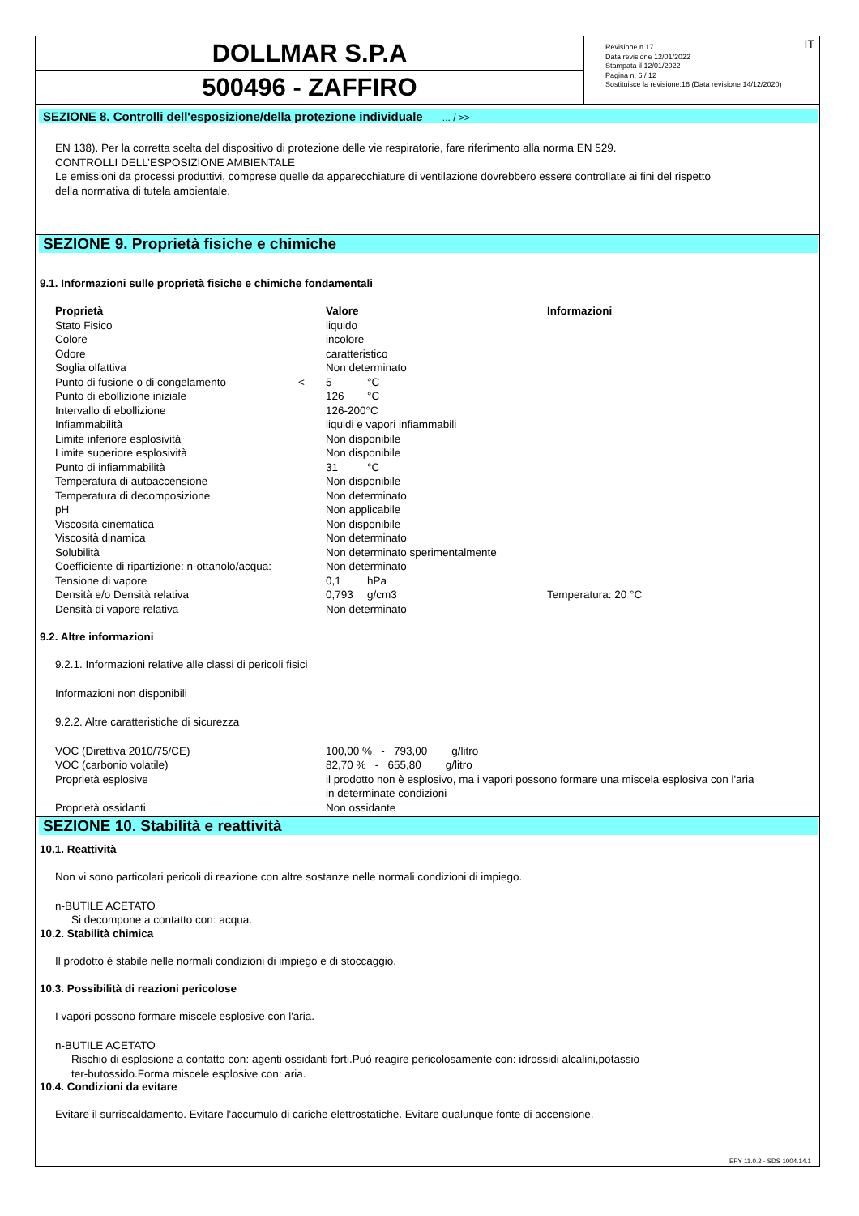DOLLMAR S.P.A
500496 - ZAFFIRO
IT Revisione n.17
Data revisione 12/01/2022
Stampata il 12/01/2022
Pagina n. 6 / 12
Sostituisce la revisione:16 (Data revisione 14/12/2020)
SEZIONE 8. Controlli dell'esposizione/della protezione individuale ... / >>
EN 138). Per la corretta scelta del dispositivo di protezione delle vie respiratorie, fare riferimento alla norma EN 529.
CONTROLLI DELL’ESPOSIZIONE AMBIENTALE
Le emissioni da processi produttivi, comprese quelle da apparecchiature di ventilazione dovrebbero essere controllate ai fini del rispetto
della normativa di tutela ambientale.
SEZIONE 9. Proprietà fisiche e chimiche
9.1. Informazioni sulle proprietà fisiche e chimiche fondamentali
| Proprietà | | Valore | | Informazioni |
| --- | --- | --- | --- | --- |
| Stato Fisico | | liquido | | |
| Colore | | incolore | | |
| Odore | | caratteristico | | |
| Soglia olfattiva | | Non determinato | | |
| Punto di fusione o di congelamento | < | 5 | °C | |
| Punto di ebollizione iniziale | | 126 | °C | |
| Intervallo di ebollizione | | 126-200°C | | |
| Infiammabilità | | liquidi e vapori infiammabili | | |
| Limite inferiore esplosività | | Non disponibile | | |
| Limite superiore esplosività | | Non disponibile | | |
| Punto di infiammabilità | | 31 | °C | |
| Temperatura di autoaccensione | | Non disponibile | | |
| Temperatura di decomposizione | | Non determinato | | |
| pH | | Non applicabile | | |
| Viscosità cinematica | | Non disponibile | | |
| Viscosità dinamica | | Non determinato | | |
| Solubilità | | Non determinato sperimentalmente | | |
| Coefficiente di ripartizione: n-ottanolo/acqua: | | Non determinato | | |
| Tensione di vapore | | 0,1 | hPa | |
| Densità e/o Densità relativa | | 0,793 | g/cm3 | Temperatura: 20 °C |
| Densità di vapore relativa | | Non determinato | | |
9.2. Altre informazioni
9.2.1. Informazioni relative alle classi di pericoli fisici
Informazioni non disponibili
9.2.2. Altre caratteristiche di sicurezza
| VOC (Direttiva 2010/75/CE) | 100,00 % - 793,00 g/litro |
| VOC (carbonio volatile) | 82,70 % - 655,80 g/litro |
| Proprietà esplosive | il prodotto non è esplosivo, ma i vapori possono formare una miscela esplosiva con l'aria in determinate condizioni |
| Proprietà ossidanti | Non ossidante |
SEZIONE 10. Stabilità e reattività
10.1. Reattività
Non vi sono particolari pericoli di reazione con altre sostanze nelle normali condizioni di impiego.
n-BUTILE ACETATO
Si decompone a contatto con: acqua.
10.2. Stabilità chimica
Il prodotto è stabile nelle normali condizioni di impiego e di stoccaggio.
10.3. Possibilità di reazioni pericolose
I vapori possono formare miscele esplosive con l'aria.
n-BUTILE ACETATO
Rischio di esplosione a contatto con: agenti ossidanti forti.Può reagire pericolosamente con: idrossidi alcalini,potassio
ter-butossido.Forma miscele esplosive con: aria.
10.4. Condizioni da evitare
Evitare il surriscaldamento. Evitare l'accumulo di cariche elettrostatiche. Evitare qualunque fonte di accensione.
EPY 11.0.2 - SDS 1004.14.1